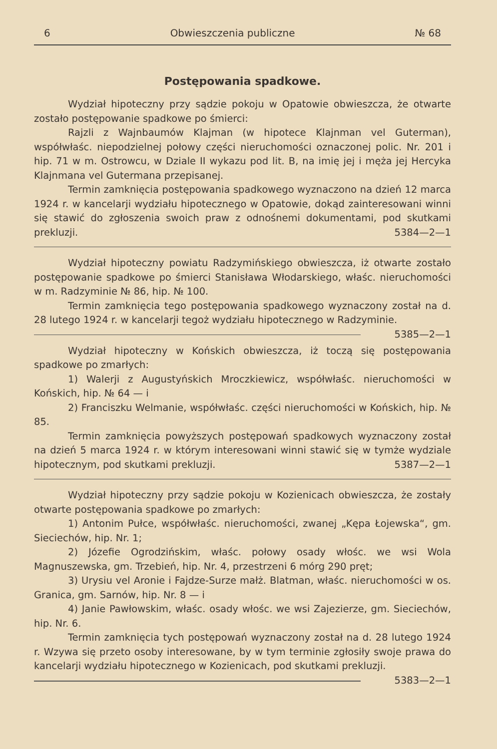6 Obwieszczenia publiczne № 68
Postępowania spadkowe.
Wydział hipoteczny przy sądzie pokoju w Opatowie obwieszcza, że otwarte zostało postępowanie spadkowe po śmierci:
Rajzli z Wajnbaumów Klajman (w hipotece Klajnman vel Guterman), współwłaśc. niepodzielnej połowy części nieruchomości oznaczonej polic. Nr. 201 i hip. 71 w m. Ostrowcu, w Dziale II wykazu pod lit. B, na imię jej i męża jej Hercyka Klajnmana vel Gutermana przepisanej.
Termin zamknięcia postępowania spadkowego wyznaczono na dzień 12 marca 1924 r. w kancelarji wydziału hipotecznego w Opatowie, dokąd zainteresowani winni się stawić do zgłoszenia swoich praw z odnośnemi dokumentami, pod skutkami prekluzji. 5384—2—1
Wydział hipoteczny powiatu Radzymińskiego obwieszcza, iż otwarte zostało postępowanie spadkowe po śmierci Stanisława Włodarskiego, właśc. nieruchomości w m. Radzyminie № 86, hip. № 100.
Termin zamknięcia tego postępowania spadkowego wyznaczony został na d. 28 lutego 1924 r. w kancelarji tegoż wydziału hipotecznego w Radzyminie. 5385—2—1
Wydział hipoteczny w Końskich obwieszcza, iż toczą się postępowania spadkowe po zmarłych:
1) Walerji z Augustyńskich Mroczkiewicz, współwłaśc. nieruchomości w Końskich, hip. № 64 — i
2) Franciszku Welmanie, współwłaśc. części nieruchomości w Końskich, hip. № 85.
Termin zamknięcia powyższych postępowań spadkowych wyznaczony został na dzień 5 marca 1924 r. w którym interesowani winni stawić się w tymże wydziale hipotecznym, pod skutkami prekluzji. 5387—2—1
Wydział hipoteczny przy sądzie pokoju w Kozienicach obwieszcza, że zostały otwarte postępowania spadkowe po zmarłych:
1) Antonim Pułce, współwłaśc. nieruchomości, zwanej „Kępa Łojewska“, gm. Sieciechów, hip. Nr. 1;
2) Józefie Ogrodzińskim, właśc. połowy osady włośc. we wsi Wola Magnuszewska, gm. Trzebień, hip. Nr. 4, przestrzeni 6 mórg 290 pręt;
3) Urysiu vel Aronie i Fajdze-Surze małż. Blatman, właśc. nieruchomości w os. Granica, gm. Sarnów, hip. Nr. 8 — i
4) Janie Pawłowskim, właśc. osady włośc. we wsi Zajezierze, gm. Sieciechów, hip. Nr. 6.
Termin zamknięcia tych postępowań wyznaczony został na d. 28 lutego 1924 r. Wzywa się przeto osoby interesowane, by w tym terminie zgłosiły swoje prawa do kancelarji wydziału hipotecznego w Kozienicach, pod skutkami prekluzji. 5383—2—1